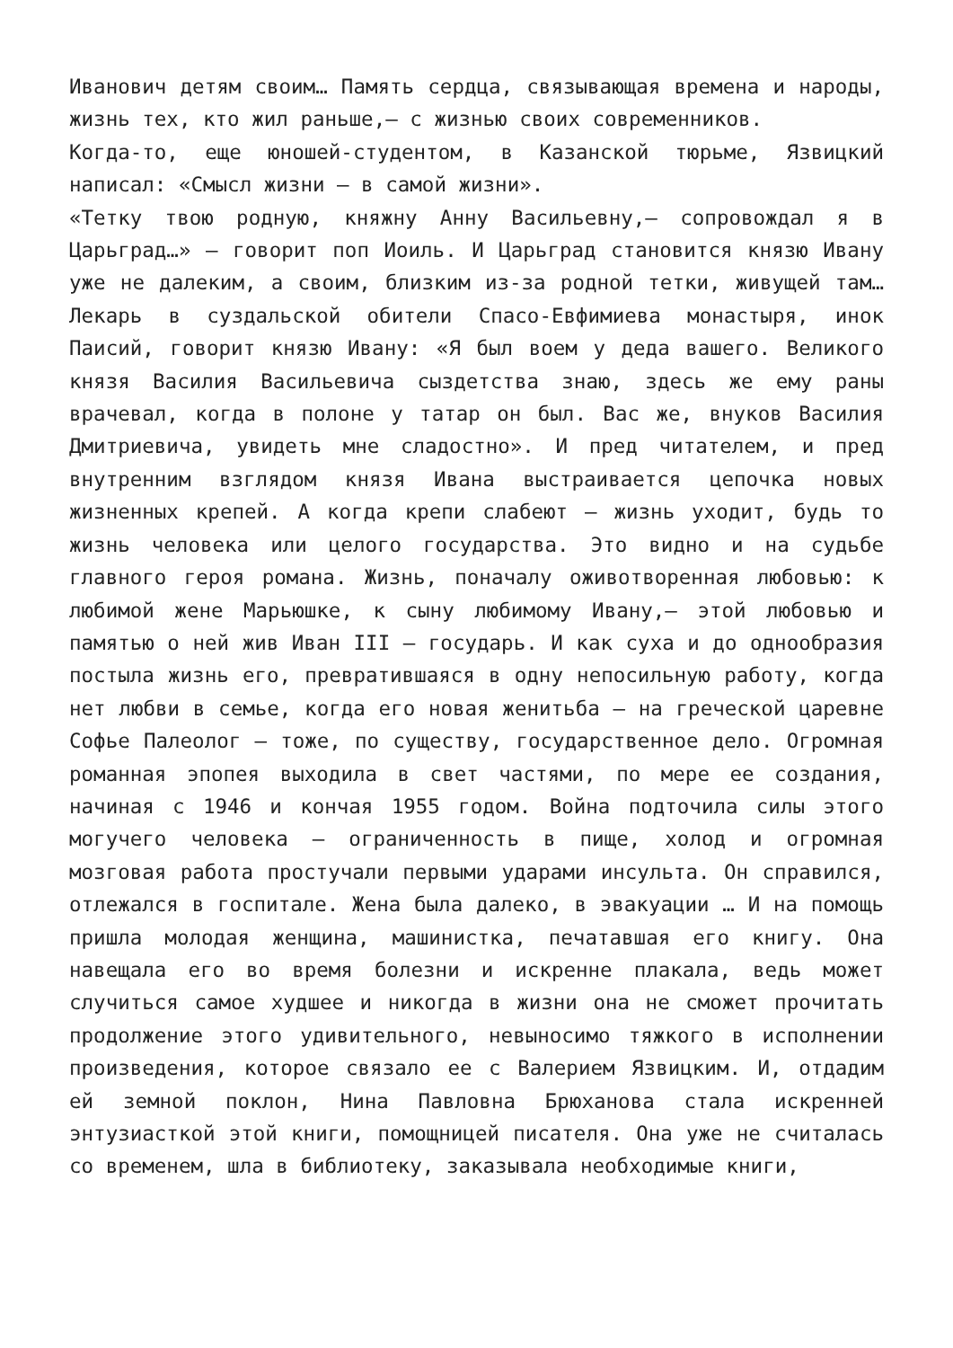Иванович детям своим… Память сердца, связывающая времена и народы, жизнь тех, кто жил раньше,— с жизнью своих современников.
Когда-то, еще юношей-студентом, в Казанской тюрьме, Язвицкий написал: «Смысл жизни — в самой жизни».
«Тетку твою родную, княжну Анну Васильевну,— сопровождал я в Царьград…» — говорит поп Иоиль. И Царьград становится князю Ивану уже не далеким, а своим, близким из-за родной тетки, живущей там… Лекарь в суздальской обители Спасо-Евфимиева монастыря, инок Паисий, говорит князю Ивану: «Я был воем у деда вашего. Великого князя Василия Васильевича сыздетства знаю, здесь же ему раны врачевал, когда в полоне у татар он был. Вас же, внуков Василия Дмитриевича, увидеть мне сладостно». И пред читателем, и пред внутренним взглядом князя Ивана выстраивается цепочка новых жизненных крепей. А когда крепи слабеют — жизнь уходит, будь то жизнь человека или целого государства. Это видно и на судьбе главного героя романа. Жизнь, поначалу оживотворенная любовью: к любимой жене Марьюшке, к сыну любимому Ивану,— этой любовью и памятью о ней жив Иван III — государь. И как суха и до однообразия постыла жизнь его, превратившаяся в одну непосильную работу, когда нет любви в семье, когда его новая женитьба — на греческой царевне Софье Палеолог — тоже, по существу, государственное дело. Огромная романная эпопея выходила в свет частями, по мере ее создания, начиная с 1946 и кончая 1955 годом. Война подточила силы этого могучего человека — ограниченность в пище, холод и огромная мозговая работа простучали первыми ударами инсульта. Он справился, отлежался в госпитале. Жена была далеко, в эвакуации … И на помощь пришла молодая женщина, машинистка, печатавшая его книгу. Она навещала его во время болезни и искренне плакала, ведь может случиться самое худшее и никогда в жизни она не сможет прочитать продолжение этого удивительного, невыносимо тяжкого в исполнении произведения, которое связало ее с Валерием Язвицким. И, отдадим ей земной поклон, Нина Павловна Брюханова стала искренней энтузиасткой этой книги, помощницей писателя. Она уже не считалась со временем, шла в библиотеку, заказывала необходимые книги,